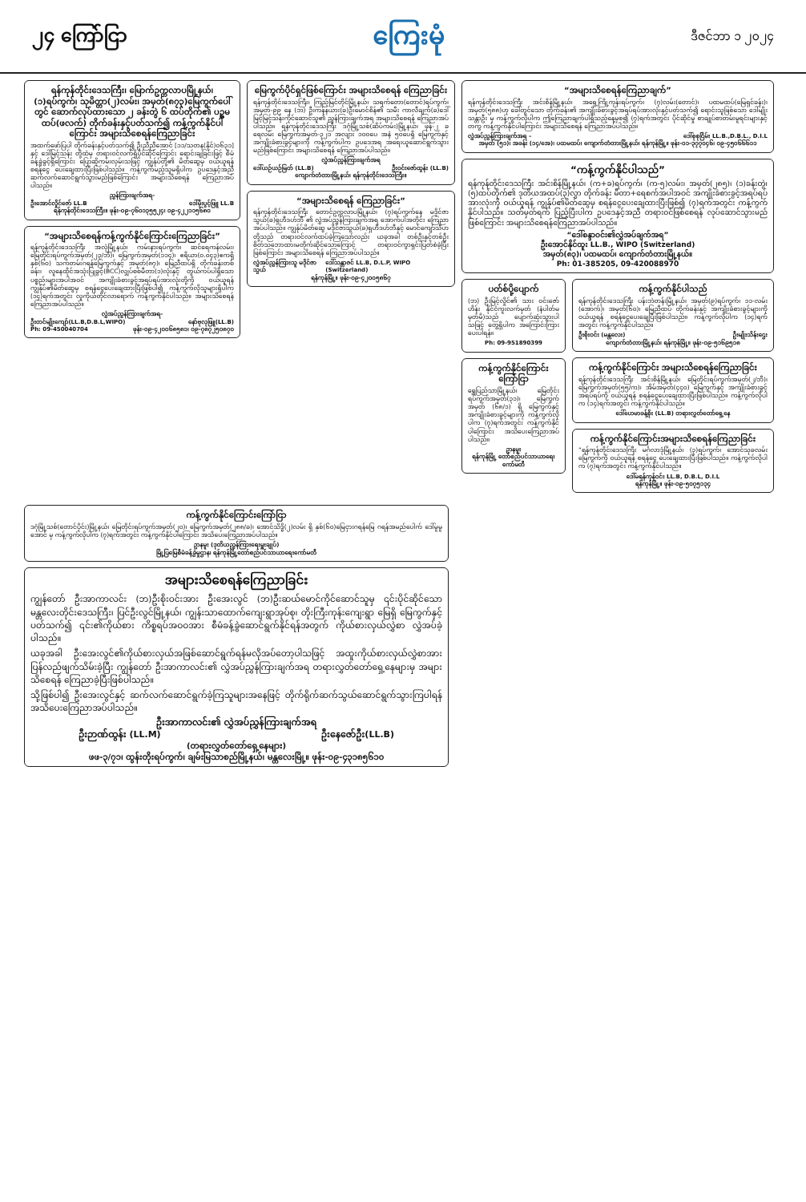၂၄ ကြော်ငြာ
ကြေးမုံ
ဒီဇင်ဘာ ၁ ၂၀၂၄
ရန်ကုန်တိုင်းဒေသကြီး၊ မြောက်ဥက္ကလာပမြို့နယ်၊ (၁)ရပ်ကွက်၊ သုမိတ္တာ(၂)လမ်း၊ အမှတ်(၈၇၃)မြေကွက်ပေါ်တွင် ဆောက်လုပ်ထားသော ၂ ခန်းတွဲ ၆ ထပ်တိုက်၏ ပဥ္စမထပ်(ဖလက်) တိုက်ခန်းနှင့်ပတ်သက်၍ ကန့်ကွက်နိုင်ပါကြောင်း အများသိစေရန်ကြေညာခြင်း
အထက်ဖော်ပြပါ တိုက်ခန်းနှင့်ပတ်သက်၍ ဦးညီညီအောင် [၁၁/သတန(နိုင်)၀၆၃၁] နှင့် ဒေါ်မြင့်သန်း တို့ထံမှ တရားဝင်လက်ရှိပိုင်ဆိုင်ကြောင်း ရောင်းချခြင်းဖြင့် စီမံခန့်ခွဲခွင့်ရှိကြောင်း ပြောဆိုကမ်းလှမ်းသဖြင့် ကျွန်ုပ်တို့၏ မိတ်ဆွေမှ ဝယ်ယူရန် စရန်ငွေ ပေးချေထားပြီးဖြစ်ပါသည်။ ကန့်ကွက်မည့်သူမရှိပါက ဥပဒေနှင့်အညီ ဆက်လက်ဆောင်ရွက်သွားမည်ဖြစ်ကြောင်း အများသိစေရန် ကြေညာအပ်ပါသည်။
ညွှန်ကြားချက်အရ-
ဦးအောင်လှိုင်ဇော် LL.B ဒေါ်မိုးပွင့်ဖြူ LL.B
ရန်ကုန်တိုင်းဒေသကြီး။ ဖုန်း-၀၉-၇၆၀၁၃၅၅၂၄၊ ၀၉-၄၂၂၁၁၅၆၈၀
“အများသိစေရန်ကန့်ကွက်နိုင်ကြောင်းကြေညာခြင်း”
ရန်ကုန်တိုင်းဒေသကြီး အလုံမြို့နယ်၊ ကမ်းနားရပ်ကွက်၊ ဆင်ရေကန်လမ်း၊ မြေတိုင်းရပ်ကွက်အမှတ်(၂၃/ဘီ)၊ မြေကွက်အမှတ်(၁၁၄)၊ ဧရိယာ(၀.၀၄၃)ဧကရှိ နှစ်(၆၀) သက်တမ်းဂရန်မြေကွက်နှင့် အမှတ်(၈၇)၊ မြေညီထပ်ရှိ တိုက်ခန်းတစ်ခန်း၊ လူနေထိုင်အသုံးပြုခွင့်(BCC)လျှပ်စစ်မီတာ(၁)လုံးနှင့် တွယ်ကပ်ပါရှိသော ပစ္စည်းများအပါအဝင် အကျိုးခံစားခွင့်အရပ်ရပ်အားလုံးတို့ကို ဝယ်ယူရန် ကျွန်ုပ်၏မိတ်ဆွေမှ စရန်ငွေပေးချေထားပြီးဖြစ်ပါ၍ ကန့်ကွက်လိုသူများရှိပါက (၁၄)ရက်အတွင်း လူကိုယ်တိုင်လာရောက် ကန့်ကွက်နိုင်ပါသည်။ အများသိစေရန် ကြေညာအပ်ပါသည်။
လွှဲအပ်ညွှန်ကြားချက်အရ-
ဦးတင်မျိုးကျော်(LL.B,D.B.L,WIPO) နော်ဗုလုဖြူ(LL.B)
Ph: 09-450040704 ဖုန်း-၀၉-၄၂၀၀၆၈၅၈၁၊ ၀၉-၇၈၇၂၅၀၈၇၀
မြေကွက်ပိုင်ရှင်ဖြစ်ကြောင်း အများသိစေရန် ကြေညာခြင်း
ရန်ကုန်တိုင်းဒေသကြီး၊ ကြည့်မြင်တိုင်မြို့နယ်၊ သရက်တော(တောင်)ရပ်ကွက်၊ အမှတ်-၉၉ နေ (ဘ) ဦးကန်နယား(ခ)ဦးမောင်စိန်၏ သမီး ကာလီချက်(ခ)ဒေါ်မြင့်မြင့်သန်းကိုင်ဆောင်သူ၏ ညွှန်ကြားချက်အရ အများသိစေရန် ကြေညာအပ်ပါသည်။ ရန်ကုန်တိုင်းဒေသကြီး ဒဂုံမြို့သစ်(ဆိပ်ကမ်း)မြို့နယ်၊ ဖုန်-၂ ခရေလမ်း မြေကွက်အမှတ်-၃၂၁ အလျား ၁၀၀ပေ အနံ ၅၀ပေရှိ မြေကွက်နှင့် အကျိုးခံစားခွင့်များကို ကန့်ကွက်ပါက ဥပဒေအရ အရေးယူဆောင်ရွက်သွားမည်ဖြစ်ကြောင်း အများသိစေရန် ကြေညာအပ်ပါသည်။
လွှဲအပ်ညွှန်ကြားချက်အရ
ဒေါ်ယဉ်ယဉ်မြတ် (LL.B) ဦးဝင်းဇော်ထွန်း (LL.B)
ကျောက်တံတားမြို့နယ်၊ ရန်ကုန်တိုင်းဒေသကြီး။
“အများသိစေရန် ကြေညာခြင်း”
ရန်ကုန်တိုင်းဒေသကြီး တောင်ဥက္ကလာပမြို့နယ်၊ (၇)ရပ်ကွက်နေ မဒိုင်ဇာသွယ်(ခ)ရှဟီဒဟ်ဘီ ၏ လွှဲအပ်ညွှန်ကြားချက်အရ အောက်ပါအတိုင်း ကြေညာအပ်ပါသည်။ ကျွန်ုပ်မိတ်ဆွေ မဒိုင်ဇာသွယ်(ခ)ရှဟီဒဟ်ဘီနှင့် မောင်ကျော်သီဟ တို့သည် တရားဝင်လက်ထပ်ခဲ့ကြသော်လည်း ယခုအခါ တစ်ဦးနှင့်တစ်ဦး စိတ်သဘောထားမတိုက်ဆိုင်သောကြောင့် တရားဝင်ကွာရှင်းပြတ်စဲခဲ့ပြီးဖြစ်ကြောင်း အများသိစေရန် ကြေညာအပ်ပါသည်။
လွှဲအပ်ညွှန်ကြားသူ မဒိုင်ဇာသွယ် ဒေါ်သန္တာဇင် LL.B, D.L.P, WIPO (Switzerland)
ရန်ကုန်မြို့။ ဖုန်း-၀၉-၄၂၀၀၅၈၆၇
“အများသိစေရန်ကြေညာချက်”
ရန်ကုန်တိုင်းဒေသကြီး အင်းစိန်မြို့နယ်၊ အရှေ့ကြို့ကုန်းရပ်ကွက်၊ (၇)လမ်း(တောင်)၊ ပထမထပ်(မြေရှင်ခန်း)၊ အမှတ်(၅၈၈)ဟု ခေါ်တွင်သော တိုက်ခန်း၏ အကျိုးခံစားခွင့်အရပ်ရပ်အားလုံးနှင့်ပတ်သက်၍ ရောင်းသူဖြစ်သော ဒေါ်မျိုးသန္တာဦး မှ ကန့်ကွက်လိုပါက ဤကြေညာချက်ပါရှိသည့်နေ့မှစ၍ (၇)ရက်အတွင်း ပိုင်ဆိုင်မှု စာချုပ်စာတမ်းမူရင်းများနှင့်တကွ ကန့်ကွက်နိုင်ပါကြောင်း အများသိစေရန် ကြေညာအပ်ပါသည်။
လွှဲအပ်ညွှန်ကြားချက်အရ – ဒေါ်စုစုငြိမ်း LL.B.,D.B.L., D.I.L
အမှတ် (၅၁)၊ အခန်း (၁၄/အေ)၊ ပထမထပ်၊ ကျောက်တံတားမြို့နယ်၊ ရန်ကုန်မြို့။ ဖုန်း-၀၁-၃၇၇၀၄၆၊ ၀၉-၄၅၀၆၆၆၁၁
“ကန့်ကွက်နိုင်ပါသည်”
ရန်ကုန်တိုင်းဒေသကြီး အင်းစိန်မြို့နယ်၊ (က+ခ)ရပ်ကွက်၊ (က-၅)လမ်း၊ အမှတ်(၂၈၅)၊ (၁)ခန်းတွဲ၊ (၅)ထပ်တိုက်၏ ဒုတိယအထပ်(၃)လွှာ တိုက်ခန်း မီတာ+ရေစက်အပါအဝင် အကျိုးခံစားခွင့်အရပ်ရပ်အားလုံးကို ဝယ်ယူရန် ကျွန်ုပ်၏မိတ်ဆွေမှ စရန်ငွေပေးချေထားပြီးဖြစ်၍ (၇)ရက်အတွင်း ကန့်ကွက်နိုင်ပါသည်။ သတ်မှတ်ရက် ပြည့်ပြီးပါက ဥပဒေနှင့်အညီ တရားဝင်ဖြစ်စေရန် လုပ်ဆောင်သွားမည်ဖြစ်ကြောင်း အများသိစေရန်ကြေညာအပ်ပါသည်။
“ဒေါ်စန္ဒာဝင်း၏လွှဲအပ်ချက်အရ”
ဦးအောင်နိုင်ထူး LL.B., WIPO (Switzerland)
အမှတ်(၈၃)၊ ပထမထပ်၊ ကျောက်တံတားမြို့နယ်။
Ph: 01-385205, 09-420088970
ပတ်စ်ပို့ပျောက်
(ဘ) ဦးမြင့်လှိုင်၏ သား ဝင်းဇော်ဟိန်း နိုင်ငံကူးလက်မှတ် (နံပါတ်မမှတ်မိ)သည် ပျောက်ဆုံးသွားပါသဖြင့် တွေ့ရှိပါက အကြောင်းကြားပေးပါရန်။
Ph: 09-951890399
ကန့်ကွက်နိုင်ကြောင်း ကြော်ငြာ
ရွှေပြည်သာမြို့နယ်၊ မြေတိုင်းရပ်ကွက်အမှတ်(၃၁)၊ မြေကွက်အမှတ် (၆၈/၁) ရှိ မြေကွက်နှင့် အကျိုးခံစားခွင့်များကို ကန့်ကွက်လိုပါက (၇)ရက်အတွင်း ကန့်ကွက်နိုင်ပါကြောင်း အသိပေးကြေညာအပ်ပါသည်။
ဥာနမူး
ရန်ကုန်မြို့ တော်စည်ပင်သာယာရေးကော်မတီ
ကန့်ကွက်နိုင်ပါသည်
ရန်ကုန်တိုင်းဒေသကြီး ပန်းဘဲတန်းမြို့နယ်၊ အမှတ်(၉)ရပ်ကွက်၊ ၁၁-လမ်း (အောက်)၊ အမှတ်(၆၀)၊ မြေညီထပ် တိုက်ခန်းနှင့် အကျိုးခံစားခွင့်များကို ဝယ်ယူရန် စရန်ငွေပေးချေပြီးဖြစ်ပါသည်။ ကန့်ကွက်လိုပါက (၁၄)ရက်အတွင်း ကန့်ကွက်နိုင်ပါသည်။
ဦးစိုးဝင်း (မန္တလေး) ဦးမျိုးသိန်းဌေး
ကျောက်တံတားမြို့နယ်၊ ရန်ကုန်မြို့။ ဖုန်း-၀၉-၅၁၆၉၅၁၈
ကန့်ကွက်နိုင်ကြောင်း အများသိစေရန်ကြေညာခြင်း
ရန်ကုန်တိုင်းဒေသကြီး အင်းစိန်မြို့နယ်၊ မြေတိုင်းရပ်ကွက်အမှတ်(၂/ဘီ)၊ မြေကွက်အမှတ်(၅၅/က)၊ အိမ်အမှတ်(၄၄၀) မြေကွက်နှင့် အကျိုးခံစားခွင့်အရပ်ရပ်ကို ဝယ်ယူရန် စရန်ငွေပေးချေထားပြီးဖြစ်ပါသည်။ ကန့်ကွက်လိုပါက (၁၄)ရက်အတွင်း ကန့်ကွက်နိုင်ပါသည်။
ဒေါ်ဟေမာခန့်စိုး (LL.B) တရားလွှတ်တော်ရှေ့နေ
ကန့်ကွက်နိုင်ကြောင်းအများသိစေရန်ကြေညာခြင်း
“ရန်ကုန်တိုင်းဒေသကြီး မင်္ဂလာဒုံမြို့နယ်၊ (၃)ရပ်ကွက်၊ အောင်သုခလမ်း မြေကွက်ကို ဝယ်ယူရန် စရန်ငွေ ပေးချေထားပြီးဖြစ်ပါသည်။ ကန့်ကွက်လိုပါက (၇)ရက်အတွင်း ကန့်ကွက်နိုင်ပါသည်။
ဒေါ်မရန်ကုန်ဝင်း LL.B, D.B.L, D.I.L
ရန်ကုန်မြို့။ ဖုန်း-၀၉-၅၀၇၅၁၃၄
ကန့်ကွက်နိုင်ကြောင်းကြော်ငြာ
ဒဂုံမြို့သစ်(တောင်ပိုင်း)မြို့နယ်၊ မြေတိုင်းရပ်ကွက်အမှတ်(၂၀)၊ မြေကွက်အမှတ်(၂၈၈/ခ)၊ အောင်သိဒ္ဓိ(၂)လမ်း ရှိ နှစ်(၆၀)မြေငှားဂရန်မြေ ဂရန်အမည်ပေါက် ဒေါ်မူမူအောင် မှ ကန့်ကွက်လိုပါက (၇)ရက်အတွင်း ကန့်ကွက်နိုင်ပါကြောင်း အသိပေးကြေညာအပ်ပါသည်။
ဥာနမူး (ဒုတိယညွှန်ကြားရေးမှူးချုပ်)
မြို့ပြမြေစီမံခန့်ခွဲမှုဌာန၊ ရန်ကုန်မြို့တော်စည်ပင်သာယာရေးကော်မတီ
အများသိစေရန်ကြေညာခြင်း
ကျွန်တော် ဦးအာကာလင်း (ဘ)ဦးစိုးဝင်းအား ဦးအေးလွင် (ဘ)ဦးဆယ်မောင်ကိုင်ဆောင်သူမှ ၎င်းပိုင်ဆိုင်သော မန္တလေးတိုင်းဒေသကြီး၊ ပြင်ဦးလွင်မြို့နယ်၊ ကျွန်းသာထောက်ကျေးရွာအုပ်စု၊ တိုးကြီးကုန်းကျေးရွာ မြေရှိ မြေကွက်နှင့်ပတ်သက်၍ ၎င်း၏ကိုယ်စား ကိစ္စရပ်အဝဝအား စီမံခန့်ခွဲဆောင်ရွက်နိုင်ရန်အတွက် ကိုယ်စားလှယ်လွှဲစာ လွှဲအပ်ခဲ့ပါသည်။
ယခုအခါ ဦးအေးလွင်၏ကိုယ်စားလှယ်အဖြစ်ဆောင်ရွက်ရန်မလိုအပ်တော့ပါသဖြင့် အထူးကိုယ်စားလှယ်လွှဲစာအား ပြန်လည်ဖျက်သိမ်းခဲ့ပြီး ကျွန်တော် ဦးအာကာလင်း၏ လွှဲအပ်ညွှန်ကြားချက်အရ တရားလွှတ်တော်ရှေ့နေများမှ အများသိစေရန် ကြေညာခဲ့ပြီးဖြစ်ပါသည်။
သို့ဖြစ်ပါ၍ ဦးအေးလွင်နှင့် ဆက်လက်ဆောင်ရွက်ခဲ့ကြသူများအနေဖြင့် တိုက်ရိုက်ဆက်သွယ်ဆောင်ရွက်သွားကြပါရန် အသိပေးကြေညာအပ်ပါသည်။
ဦးအာကာလင်း၏ လွှဲအပ်ညွှန်ကြားချက်အရ
ဦးဉာဏ်ထွန်း (LL.M) ဦးနေဇော်ဦး(LL.B)
(တရားလွှတ်တော်ရှေ့နေများ)
ဖဖ-၃/၇၁၊ ထွန်းတိုးရပ်ကွက်၊ ချမ်းမြသာစည်မြို့နယ်၊ မန္တလေးမြို့။ ဖုန်း-၀၉-၄၃၁၈၅၆၁၀